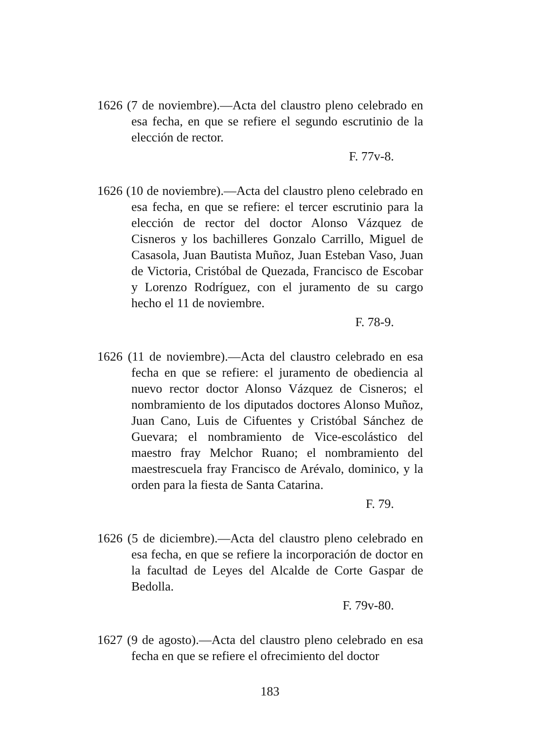1626 (7 de noviembre).—Acta del claustro pleno celebrado en esa fecha, en que se refiere el segundo escrutinio de la elección de rector.
F. 77v-8.
1626 (10 de noviembre).—Acta del claustro pleno celebrado en esa fecha, en que se refiere: el tercer escrutinio para la elección de rector del doctor Alonso Vázquez de Cisneros y los bachilleres Gonzalo Carrillo, Miguel de Casasola, Juan Bautista Muñoz, Juan Esteban Vaso, Juan de Victoria, Cristóbal de Quezada, Francisco de Escobar y Lorenzo Rodríguez, con el juramento de su cargo hecho el 11 de noviembre.
F. 78-9.
1626 (11 de noviembre).—Acta del claustro celebrado en esa fecha en que se refiere: el juramento de obediencia al nuevo rector doctor Alonso Vázquez de Cisneros; el nombramiento de los diputados doctores Alonso Muñoz, Juan Cano, Luis de Cifuentes y Cristóbal Sánchez de Guevara; el nombramiento de Vice-escolástico del maestro fray Melchor Ruano; el nombramiento del maestrescuela fray Francisco de Arévalo, dominico, y la orden para la fiesta de Santa Catarina.
F. 79.
1626 (5 de diciembre).—Acta del claustro pleno celebrado en esa fecha, en que se refiere la incorporación de doctor en la facultad de Leyes del Alcalde de Corte Gaspar de Bedolla.
F. 79v-80.
1627 (9 de agosto).—Acta del claustro pleno celebrado en esa fecha en que se refiere el ofrecimiento del doctor
183